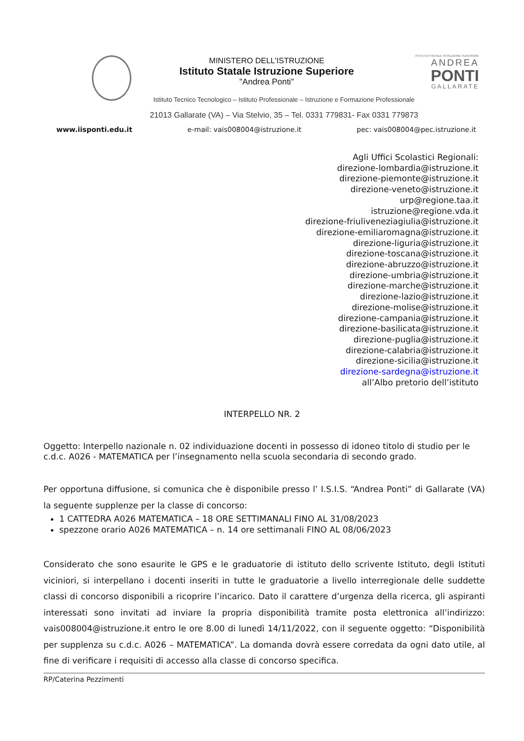MINISTERO DELL'ISTRUZIONE
Istituto Statale Istruzione Superiore
"Andrea Ponti"
ISTITUTO STATALE ISTRUZIONE SUPERIORE
ANDREA
PONTI
GALLARATE
Istituto Tecnico Tecnologico – Istituto Professionale – Istruzione e Formazione Professionale
21013 Gallarate (VA) – Via Stelvio, 35 – Tel. 0331 779831- Fax 0331 779873
www.iisponti.edu.it e-mail: vais008004@istruzione.it pec: vais008004@pec.istruzione.it
Agli Uffici Scolastici Regionali:
direzione-lombardia@istruzione.it
direzione-piemonte@istruzione.it
direzione-veneto@istruzione.it
urp@regione.taa.it
istruzione@regione.vda.it
direzione-friuliveneziagiulia@istruzione.it
direzione-emiliaromagna@istruzione.it
direzione-liguria@istruzione.it
direzione-toscana@istruzione.it
direzione-abruzzo@istruzione.it
direzione-umbria@istruzione.it
direzione-marche@istruzione.it
direzione-lazio@istruzione.it
direzione-molise@istruzione.it
direzione-campania@istruzione.it
direzione-basilicata@istruzione.it
direzione-puglia@istruzione.it
direzione-calabria@istruzione.it
direzione-sicilia@istruzione.it
direzione-sardegna@istruzione.it
all’Albo pretorio dell’istituto
INTERPELLO NR. 2
Oggetto: Interpello nazionale n. 02 individuazione docenti in possesso di idoneo titolo di studio per le c.d.c. A026 - MATEMATICA per l’insegnamento nella scuola secondaria di secondo grado.
Per opportuna diffusione, si comunica che è disponibile presso l’ I.S.I.S. “Andrea Ponti” di Gallarate (VA) la seguente supplenze per la classe di concorso:
1 CATTEDRA A026 MATEMATICA – 18 ORE SETTIMANALI FINO AL 31/08/2023
spezzone orario A026 MATEMATICA – n. 14 ore settimanali FINO AL 08/06/2023
Considerato che sono esaurite le GPS e le graduatorie di istituto dello scrivente Istituto, degli Istituti viciniori, si interpellano i docenti inseriti in tutte le graduatorie a livello interregionale delle suddette classi di concorso disponibili a ricoprire l’incarico. Dato il carattere d’urgenza della ricerca, gli aspiranti interessati sono invitati ad inviare la propria disponibilità tramite posta elettronica all’indirizzo: vais008004@istruzione.it entro le ore 8.00 di lunedì 14/11/2022, con il seguente oggetto: “Disponibilità per supplenza su c.d.c. A026 – MATEMATICA”. La domanda dovrà essere corredata da ogni dato utile, al fine di verificare i requisiti di accesso alla classe di concorso specifica.
RP/Caterina Pezzimenti